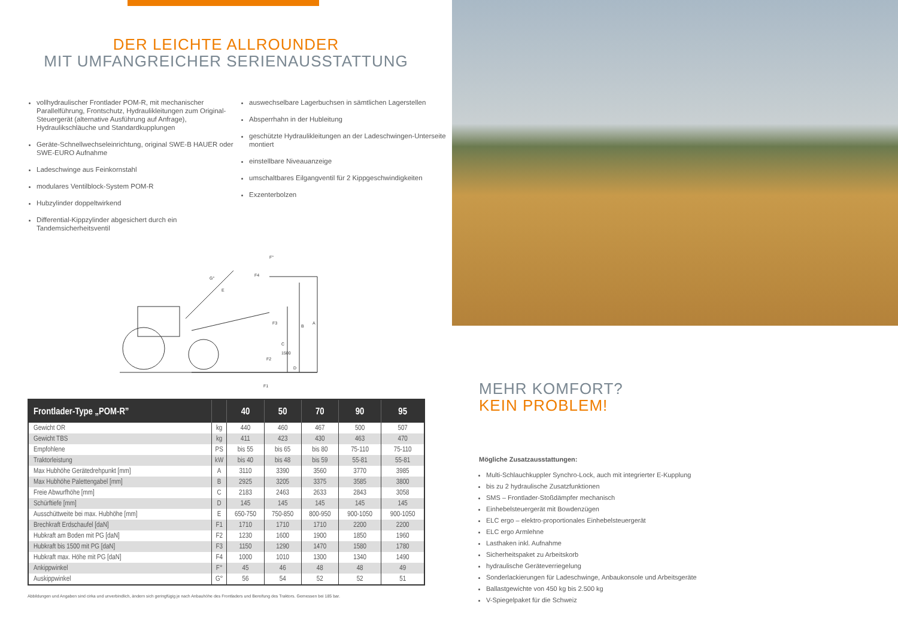DER LEICHTE ALLROUNDER
MIT UMFANGREICHER SERIENAUSSTATTUNG
vollhydraulischer Frontlader POM-R, mit mechanischer Parallelführung, Frontschutz, Hydraulikleitungen zum Original-Steuergerät (alternative Ausführung auf Anfrage), Hydraulikschläuche und Standardkupplungen
Geräte-Schnellwechseleinrichtung, original SWE-B HAUER oder SWE-EURO Aufnahme
Ladeschwinge aus Feinkornstahl
modulares Ventilblock-System POM-R
Hubzylinder doppeltwirkend
Differential-Kippzylinder abgesichert durch ein Tandemsicherheitsventil
auswechselbare Lagerbuchsen in sämtlichen Lagerstellen
Absperrhahn in der Hubleitung
geschützte Hydraulikleitungen an der Ladeschwingen-Unterseite montiert
einstellbare Niveauanzeige
umschaltbares Eilgangventil für 2 Kippgeschwindigkeiten
Exzenterbolzen
F°
F4
F3
F2
F1
E
C
B
A
D
G°
1500
| Frontlader-Type „POM-R” | | 40 | 50 | 70 | 90 | 95 |
| --- | --- | --- | --- | --- | --- | --- |
| Gewicht OR | kg | 440 | 460 | 467 | 500 | 507 |
| Gewicht TBS | kg | 411 | 423 | 430 | 463 | 470 |
| Empfohlene | PS | bis 55 | bis 65 | bis 80 | 75-110 | 75-110 |
| Traktorleistung | kW | bis 40 | bis 48 | bis 59 | 55-81 | 55-81 |
| Max Hubhöhe Gerätedrehpunkt [mm] | A | 3110 | 3390 | 3560 | 3770 | 3985 |
| Max Hubhöhe Palettengabel [mm] | B | 2925 | 3205 | 3375 | 3585 | 3800 |
| Freie Abwurfhöhe [mm] | C | 2183 | 2463 | 2633 | 2843 | 3058 |
| Schürftiefe [mm] | D | 145 | 145 | 145 | 145 | 145 |
| Ausschüttweite bei max. Hubhöhe [mm] | E | 650-750 | 750-850 | 800-950 | 900-1050 | 900-1050 |
| Brechkraft Erdschaufel [daN] | F1 | 1710 | 1710 | 1710 | 2200 | 2200 |
| Hubkraft am Boden mit PG [daN] | F2 | 1230 | 1600 | 1900 | 1850 | 1960 |
| Hubkraft bis 1500 mit PG [daN] | F3 | 1150 | 1290 | 1470 | 1580 | 1780 |
| Hubkraft max. Höhe mit PG [daN] | F4 | 1000 | 1010 | 1300 | 1340 | 1490 |
| Ankippwinkel | F° | 45 | 46 | 48 | 48 | 49 |
| Auskippwinkel | G° | 56 | 54 | 52 | 52 | 51 |
Abbildungen und Angaben sind cirka und unverbindlich, ändern sich geringfügig je nach Anbauhöhe des Frontladers und Bereifung des Traktors. Gemessen bei 185 bar.
MEHR KOMFORT?
KEIN PROBLEM!
Mögliche Zusatzausstattungen:
Multi-Schlauchkuppler Synchro-Lock, auch mit integrierter E-Kupplung
bis zu 2 hydraulische Zusatzfunktionen
SMS – Frontlader-Stoßdämpfer mechanisch
Einhebelsteuergerät mit Bowdenzügen
ELC ergo – elektro-proportionales Einhebelsteuergerät
ELC ergo Armlehne
Lasthaken inkl. Aufnahme
Sicherheitspaket zu Arbeitskorb
hydraulische Geräteverriegelung
Sonderlackierungen für Ladeschwinge, Anbaukonsole und Arbeitsgeräte
Ballastgewichte von 450 kg bis 2.500 kg
V-Spiegelpaket für die Schweiz